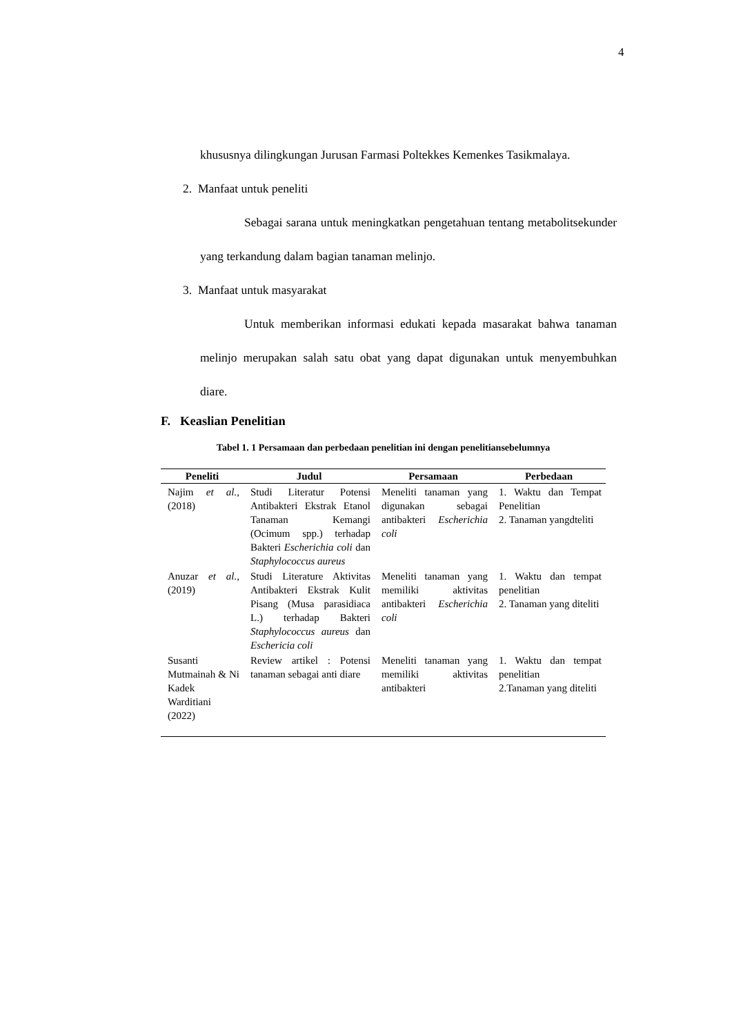4
khususnya dilingkungan Jurusan Farmasi Poltekkes Kemenkes Tasikmalaya.
2. Manfaat untuk peneliti
Sebagai sarana untuk meningkatkan pengetahuan tentang metabolitsekunder yang terkandung dalam bagian tanaman melinjo.
3. Manfaat untuk masyarakat
Untuk memberikan informasi edukati kepada masarakat bahwa tanaman melinjo merupakan salah satu obat yang dapat digunakan untuk menyembuhkan diare.
F. Keaslian Penelitian
Tabel 1. 1 Persamaan dan perbedaan penelitian ini dengan penelitiansebelumnya
| Peneliti | Judul | Persamaan | Perbedaan |
| --- | --- | --- | --- |
| Najim et al., (2018) | Studi Literatur Potensi Antibakteri Ekstrak Etanol Tanaman Kemangi (Ocimum spp.) terhadap Bakteri Escherichia coli dan Staphylococcus aureus | Meneliti tanaman yang digunakan sebagai antibakteri Escherichia coli | 1. Waktu dan Tempat Penelitian 2. Tanaman yangdteliti |
| Anuzar et al., (2019) | Studi Literature Aktivitas Antibakteri Ekstrak Kulit Pisang (Musa parasidiaca L.) terhadap Bakteri Staphylococcus aureus dan Eschericia coli | Meneliti tanaman yang memiliki aktivitas antibakteri Escherichia coli | 1. Waktu dan tempat penelitian 2. Tanaman yang diteliti |
| Susanti Mutmainah & Ni Kadek Warditiani (2022) | Review artikel : Potensi tanaman sebagai anti diare | Meneliti tanaman yang memiliki aktivitas antibakteri | 1. Waktu dan tempat penelitian 2.Tanaman yang diteliti |